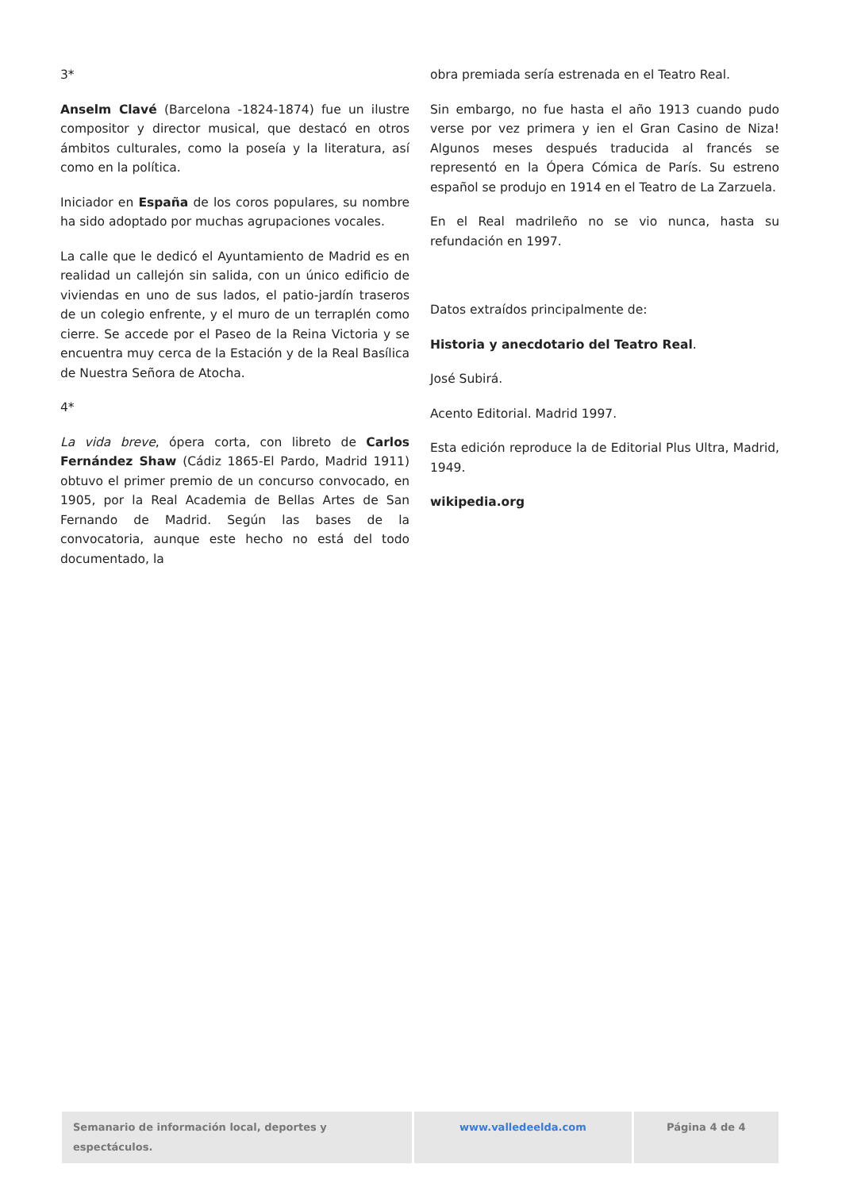3*
Anselm Clavé (Barcelona -1824-1874) fue un ilustre compositor y director musical, que destacó en otros ámbitos culturales, como la poseía y la literatura, así como en la política.
Iniciador en España de los coros populares, su nombre ha sido adoptado por muchas agrupaciones vocales.
La calle que le dedicó el Ayuntamiento de Madrid es en realidad un callejón sin salida, con un único edificio de viviendas en uno de sus lados, el patio-jardín traseros de un colegio enfrente, y el muro de un terraplén como cierre. Se accede por el Paseo de la Reina Victoria y se encuentra muy cerca de la Estación y de la Real Basílica de Nuestra Señora de Atocha.
4*
La vida breve, ópera corta, con libreto de Carlos Fernández Shaw (Cádiz 1865-El Pardo, Madrid 1911) obtuvo el primer premio de un concurso convocado, en 1905, por la Real Academia de Bellas Artes de San Fernando de Madrid. Según las bases de la convocatoria, aunque este hecho no está del todo documentado, la
obra premiada sería estrenada en el Teatro Real.
Sin embargo, no fue hasta el año 1913 cuando pudo verse por vez primera y ien el Gran Casino de Niza! Algunos meses después traducida al francés se representó en la Ópera Cómica de París. Su estreno español se produjo en 1914 en el Teatro de La Zarzuela.
En el Real madrileño no se vio nunca, hasta su refundación en 1997.
Datos extraídos principalmente de:
Historia y anecdotario del Teatro Real.
José Subirá.
Acento Editorial. Madrid 1997.
Esta edición reproduce la de Editorial Plus Ultra, Madrid, 1949.
wikipedia.org
Semanario de información local, deportes y espectáculos.
www.valledeelda.com Página 4 de 4